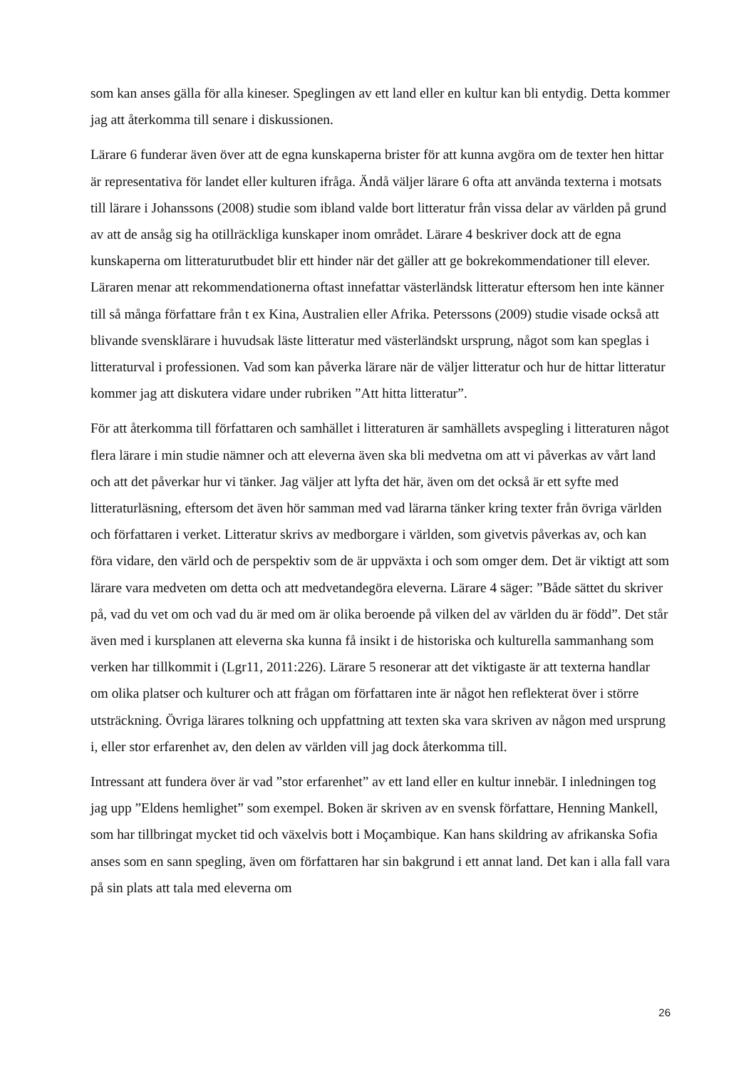som kan anses gälla för alla kineser. Speglingen av ett land eller en kultur kan bli entydig. Detta kommer jag att återkomma till senare i diskussionen.
Lärare 6 funderar även över att de egna kunskaperna brister för att kunna avgöra om de texter hen hittar är representativa för landet eller kulturen ifråga. Ändå väljer lärare 6 ofta att använda texterna i motsats till lärare i Johanssons (2008) studie som ibland valde bort litteratur från vissa delar av världen på grund av att de ansåg sig ha otillräckliga kunskaper inom området. Lärare 4 beskriver dock att de egna kunskaperna om litteraturutbudet blir ett hinder när det gäller att ge bokrekommendationer till elever. Läraren menar att rekommendationerna oftast innefattar västerländsk litteratur eftersom hen inte känner till så många författare från t ex Kina, Australien eller Afrika. Peterssons (2009) studie visade också att blivande svensklärare i huvudsak läste litteratur med västerländskt ursprung, något som kan speglas i litteraturval i professionen. Vad som kan påverka lärare när de väljer litteratur och hur de hittar litteratur kommer jag att diskutera vidare under rubriken ”Att hitta litteratur”.
För att återkomma till författaren och samhället i litteraturen är samhällets avspegling i litteraturen något flera lärare i min studie nämner och att eleverna även ska bli medvetna om att vi påverkas av vårt land och att det påverkar hur vi tänker. Jag väljer att lyfta det här, även om det också är ett syfte med litteraturläsning, eftersom det även hör samman med vad lärarna tänker kring texter från övriga världen och författaren i verket. Litteratur skrivs av medborgare i världen, som givetvis påverkas av, och kan föra vidare, den värld och de perspektiv som de är uppväxta i och som omger dem. Det är viktigt att som lärare vara medveten om detta och att medvetandegöra eleverna. Lärare 4 säger: ”Både sättet du skriver på, vad du vet om och vad du är med om är olika beroende på vilken del av världen du är född”. Det står även med i kursplanen att eleverna ska kunna få insikt i de historiska och kulturella sammanhang som verken har tillkommit i (Lgr11, 2011:226). Lärare 5 resonerar att det viktigaste är att texterna handlar om olika platser och kulturer och att frågan om författaren inte är något hen reflekterat över i större utsträckning. Övriga lärares tolkning och uppfattning att texten ska vara skriven av någon med ursprung i, eller stor erfarenhet av, den delen av världen vill jag dock återkomma till.
Intressant att fundera över är vad ”stor erfarenhet” av ett land eller en kultur innebär. I inledningen tog jag upp ”Eldens hemlighet” som exempel. Boken är skriven av en svensk författare, Henning Mankell, som har tillbringat mycket tid och växelvis bott i Moçambique. Kan hans skildring av afrikanska Sofia anses som en sann spegling, även om författaren har sin bakgrund i ett annat land. Det kan i alla fall vara på sin plats att tala med eleverna om
26